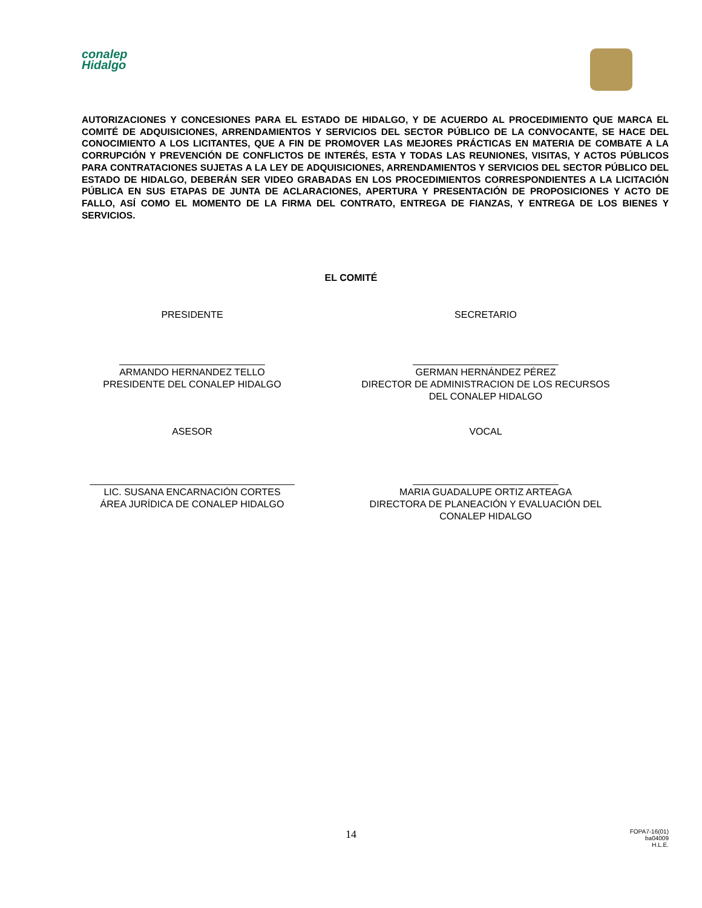conalep
Hidalgo
AUTORIZACIONES Y CONCESIONES PARA EL ESTADO DE HIDALGO, Y DE ACUERDO AL PROCEDIMIENTO QUE MARCA EL COMITÉ DE ADQUISICIONES, ARRENDAMIENTOS Y SERVICIOS DEL SECTOR PÚBLICO DE LA CONVOCANTE, SE HACE DEL CONOCIMIENTO A LOS LICITANTES, QUE A FIN DE PROMOVER LAS MEJORES PRÁCTICAS EN MATERIA DE COMBATE A LA CORRUPCIÓN Y PREVENCIÓN DE CONFLICTOS DE INTERÉS, ESTA Y TODAS LAS REUNIONES, VISITAS, Y ACTOS PÚBLICOS PARA CONTRATACIONES SUJETAS A LA LEY DE ADQUISICIONES, ARRENDAMIENTOS Y SERVICIOS DEL SECTOR PÚBLICO DEL ESTADO DE HIDALGO, DEBERÁN SER VIDEO GRABADAS EN LOS PROCEDIMIENTOS CORRESPONDIENTES A LA LICITACIÓN PÚBLICA EN SUS ETAPAS DE JUNTA DE ACLARACIONES, APERTURA Y PRESENTACIÓN DE PROPOSICIONES Y ACTO DE FALLO, ASÍ COMO EL MOMENTO DE LA FIRMA DEL CONTRATO, ENTREGA DE FIANZAS, Y ENTREGA DE LOS BIENES Y SERVICIOS.
EL COMITÉ
PRESIDENTE SECRETARIO
___________________________
ARMANDO HERNANDEZ TELLO
PRESIDENTE DEL CONALEP HIDALGO
___________________________
GERMAN HERNÁNDEZ PÉREZ
DIRECTOR DE ADMINISTRACION DE LOS RECURSOS
DEL CONALEP HIDALGO
ASESOR VOCAL
______________________________________
LIC. SUSANA ENCARNACIÓN CORTES
ÁREA JURÍDICA DE CONALEP HIDALGO
___________________________
MARIA GUADALUPE ORTIZ ARTEAGA
DIRECTORA DE PLANEACIÓN Y EVALUACIÓN DEL
CONALEP HIDALGO
14
FOPA7-16(01)
ba04009
H.L.E.